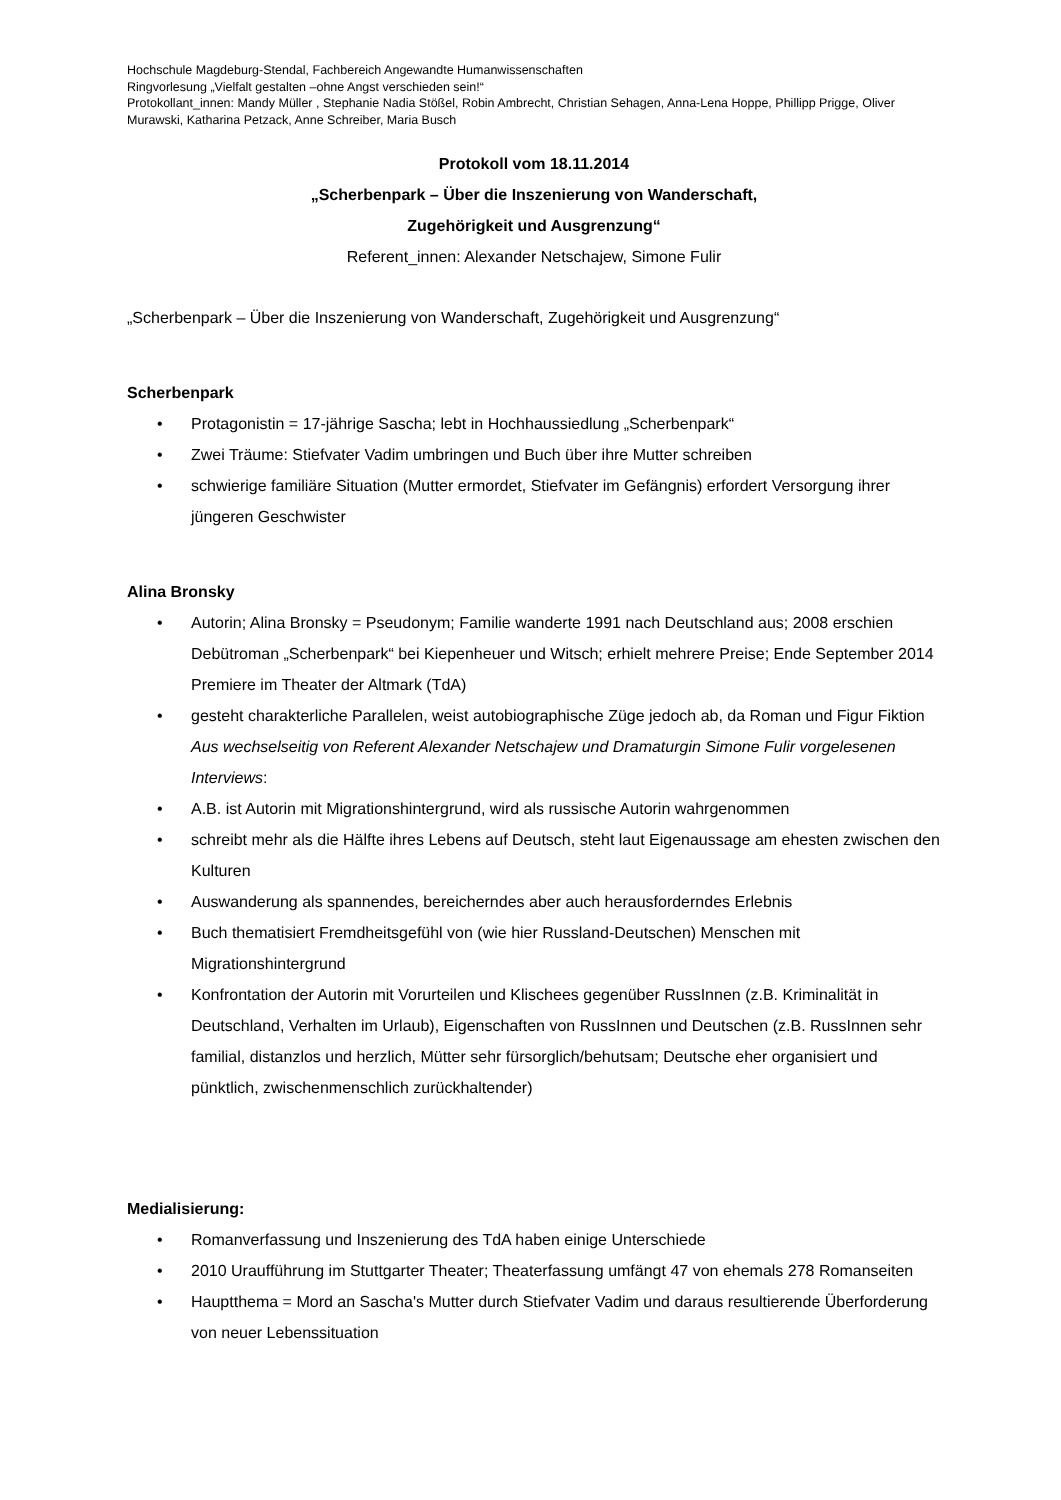Hochschule Magdeburg-Stendal, Fachbereich Angewandte Humanwissenschaften
Ringvorlesung „Vielfalt gestalten –ohne Angst verschieden sein!“
Protokollant_innen: Mandy Müller , Stephanie Nadia Stößel, Robin Ambrecht, Christian Sehagen, Anna-Lena Hoppe, Phillipp Prigge, Oliver Murawski, Katharina Petzack, Anne Schreiber, Maria Busch
Protokoll vom 18.11.2014
„Scherbenpark – Über die Inszenierung von Wanderschaft,
Zugehörigkeit und Ausgrenzung“
Referent_innen: Alexander Netschajew, Simone Fulir
„Scherbenpark – Über die Inszenierung von Wanderschaft, Zugehörigkeit und Ausgrenzung“
Scherbenpark
• Protagonistin = 17-jährige Sascha; lebt in Hochhaussiedlung „Scherbenpark“
• Zwei Träume: Stiefvater Vadim umbringen und Buch über ihre Mutter schreiben
• schwierige familiäre Situation (Mutter ermordet, Stiefvater im Gefängnis) erfordert Versorgung ihrer jüngeren Geschwister
Alina Bronsky
• Autorin; Alina Bronsky = Pseudonym; Familie wanderte 1991 nach Deutschland aus; 2008 erschien Debütroman „Scherbenpark“ bei Kiepenheuer und Witsch; erhielt mehrere Preise; Ende September 2014 Premiere im Theater der Altmark (TdA)
• gesteht charakterliche Parallelen, weist autobiographische Züge jedoch ab, da Roman und Figur Fiktion
Aus wechselseitig von Referent Alexander Netschajew und Dramaturgin Simone Fulir vorgelesenen Interviews:
• A.B. ist Autorin mit Migrationshintergrund, wird als russische Autorin wahrgenommen
• schreibt mehr als die Hälfte ihres Lebens auf Deutsch, steht laut Eigenaussage am ehesten zwischen den Kulturen
• Auswanderung als spannendes, bereicherndes aber auch herausforderndes Erlebnis
• Buch thematisiert Fremdheitsgefühl von (wie hier Russland-Deutschen) Menschen mit Migrationshintergrund
• Konfrontation der Autorin mit Vorurteilen und Klischees gegenüber RussInnen (z.B. Kriminalität in Deutschland, Verhalten im Urlaub), Eigenschaften von RussInnen und Deutschen (z.B. RussInnen sehr familial, distanzlos und herzlich, Mütter sehr fürsorglich/behutsam; Deutsche eher organisiert und pünktlich, zwischenmenschlich zurückhaltender)
Medialisierung:
• Romanverfassung und Inszenierung des TdA haben einige Unterschiede
• 2010 Uraufführung im Stuttgarter Theater; Theaterfassung umfängt 47 von ehemals 278 Romanseiten
• Hauptthema = Mord an Sascha's Mutter durch Stiefvater Vadim und daraus resultierende Überforderung von neuer Lebenssituation